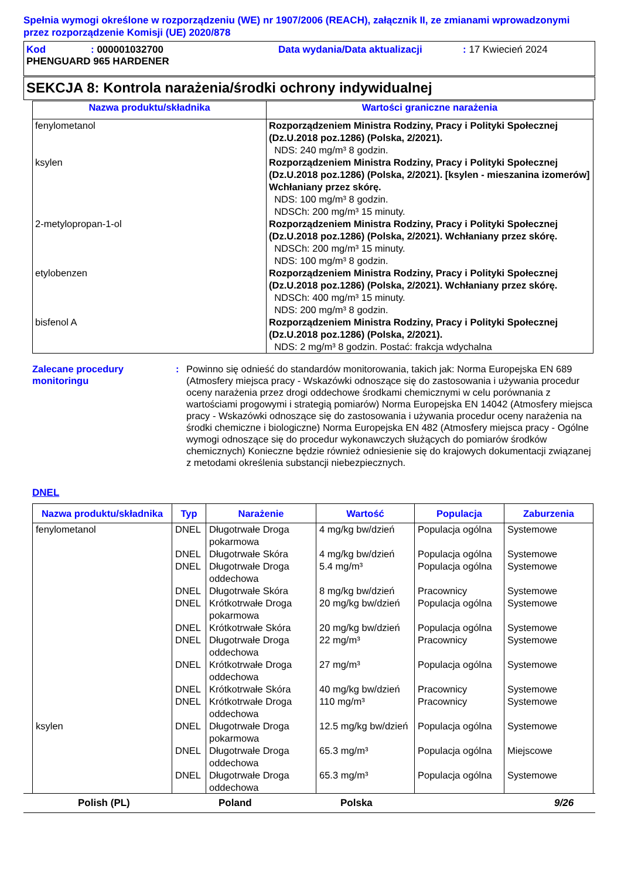Spełnia wymogi określone w rozporządzeniu (WE) nr 1907/2006 (REACH), załącznik II, ze zmianami wprowadzonymi przez rozporządzenie Komisji (UE) 2020/878
Kod: 000001032700 Data wydania/Data aktualizacji: 17 Kwiecień 2024
PHENGUARD 965 HARDENER
SEKCJA 8: Kontrola narażenia/środki ochrony indywidualnej
| Nazwa produktu/składnika | Wartości graniczne narażenia |
| --- | --- |
| fenylometanol | Rozporządzeniem Ministra Rodziny, Pracy i Polityki Społecznej (Dz.U.2018 poz.1286) (Polska, 2/2021). NDS: 240 mg/m³ 8 godzin. |
| ksylen | Rozporządzeniem Ministra Rodziny, Pracy i Polityki Społecznej (Dz.U.2018 poz.1286) (Polska, 2/2021). [ksylen - mieszanina izomerów] Wchłaniany przez skórę. NDS: 100 mg/m³ 8 godzin. NDSCh: 200 mg/m³ 15 minuty. |
| 2-metylopropan-1-ol | Rozporządzeniem Ministra Rodziny, Pracy i Polityki Społecznej (Dz.U.2018 poz.1286) (Polska, 2/2021). Wchłaniany przez skórę. NDSCh: 200 mg/m³ 15 minuty. NDS: 100 mg/m³ 8 godzin. |
| etylobenzen | Rozporządzeniem Ministra Rodziny, Pracy i Polityki Społecznej (Dz.U.2018 poz.1286) (Polska, 2/2021). Wchłaniany przez skórę. NDSCh: 400 mg/m³ 15 minuty. NDS: 200 mg/m³ 8 godzin. |
| bisfenol A | Rozporządzeniem Ministra Rodziny, Pracy i Polityki Społecznej (Dz.U.2018 poz.1286) (Polska, 2/2021). NDS: 2 mg/m³ 8 godzin. Postać: frakcja wdychalna |
Zalecane procedury monitoringu
: Powinno się odnieść do standardów monitorowania, takich jak: Norma Europejska EN 689 (Atmosfery miejsca pracy - Wskazówki odnoszące się do zastosowania i używania procedur oceny narażenia przez drogi oddechowe środkami chemicznymi w celu porównania z wartościami progowymi i strategią pomiarów) Norma Europejska EN 14042 (Atmosfery miejsca pracy - Wskazówki odnoszące się do zastosowania i używania procedur oceny narażenia na środki chemiczne i biologiczne) Norma Europejska EN 482 (Atmosfery miejsca pracy - Ogólne wymogi odnoszące się do procedur wykonawczych służących do pomiarów środków chemicznych) Konieczne będzie również odniesienie się do krajowych dokumentacji związanej z metodami określenia substancji niebezpiecznych.
DNEL
| Nazwa produktu/składnika | Typ | Narażenie | Wartość | Populacja | Zaburzenia |
| --- | --- | --- | --- | --- | --- |
| fenylometanol | DNEL | Długotrwałe Droga pokarmowa | 4 mg/kg bw/dzień | Populacja ogólna | Systemowe |
| | DNEL | Długotrwałe Skóra | 4 mg/kg bw/dzień | Populacja ogólna | Systemowe |
| | DNEL | Długotrwałe Droga oddechowa | 5.4 mg/m³ | Populacja ogólna | Systemowe |
| | DNEL | Długotrwałe Skóra | 8 mg/kg bw/dzień | Pracownicy | Systemowe |
| | DNEL | Krótkotrwałe Droga pokarmowa | 20 mg/kg bw/dzień | Populacja ogólna | Systemowe |
| | DNEL | Krótkotrwałe Skóra | 20 mg/kg bw/dzień | Populacja ogólna | Systemowe |
| | DNEL | Długotrwałe Droga oddechowa | 22 mg/m³ | Pracownicy | Systemowe |
| | DNEL | Krótkotrwałe Droga oddechowa | 27 mg/m³ | Populacja ogólna | Systemowe |
| | DNEL | Krótkotrwałe Skóra | 40 mg/kg bw/dzień | Pracownicy | Systemowe |
| | DNEL | Krótkotrwałe Droga oddechowa | 110 mg/m³ | Pracownicy | Systemowe |
| ksylen | DNEL | Długotrwałe Droga pokarmowa | 12.5 mg/kg bw/dzień | Populacja ogólna | Systemowe |
| | DNEL | Długotrwałe Droga oddechowa | 65.3 mg/m³ | Populacja ogólna | Miejscowe |
| | DNEL | Długotrwałe Droga oddechowa | 65.3 mg/m³ | Populacja ogólna | Systemowe |
Polish (PL) Poland Polska 9/26